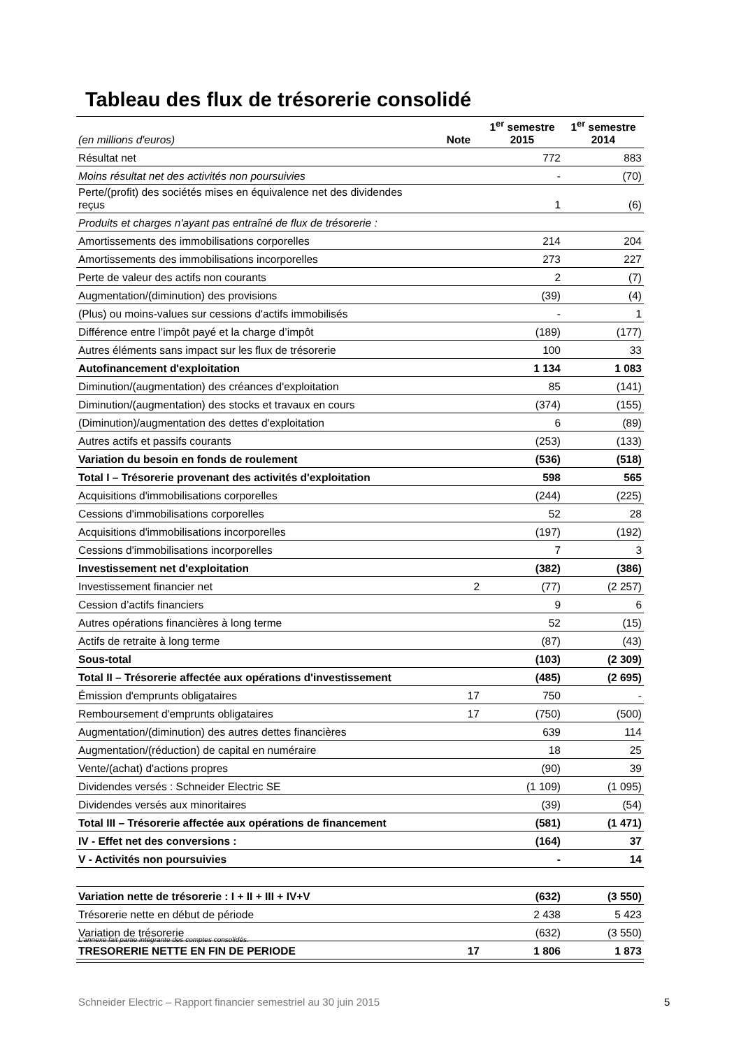Tableau des flux de trésorerie consolidé
| (en millions d'euros) | Note | 1<sup>er</sup> semestre 2015 | 1<sup>er</sup> semestre 2014 |
| --- | --- | --- | --- |
| Résultat net | | 772 | 883 |
| Moins résultat net des activités non poursuivies | | - | (70) |
| Perte/(profit) des sociétés mises en équivalence net des dividendes reçus | | 1 | (6) |
| Produits et charges n'ayant pas entraîné de flux de trésorerie : | | | |
| Amortissements des immobilisations corporelles | | 214 | 204 |
| Amortissements des immobilisations incorporelles | | 273 | 227 |
| Perte de valeur des actifs non courants | | 2 | (7) |
| Augmentation/(diminution) des provisions | | (39) | (4) |
| (Plus) ou moins-values sur cessions d'actifs immobilisés | | - | 1 |
| Différence entre l’impôt payé et la charge d’impôt | | (189) | (177) |
| Autres éléments sans impact sur les flux de trésorerie | | 100 | 33 |
| Autofinancement d'exploitation | | 1 134 | 1 083 |
| Diminution/(augmentation) des créances d'exploitation | | 85 | (141) |
| Diminution/(augmentation) des stocks et travaux en cours | | (374) | (155) |
| (Diminution)/augmentation des dettes d'exploitation | | 6 | (89) |
| Autres actifs et passifs courants | | (253) | (133) |
| Variation du besoin en fonds de roulement | | (536) | (518) |
| Total I – Trésorerie provenant des activités d'exploitation | | 598 | 565 |
| Acquisitions d'immobilisations corporelles | | (244) | (225) |
| Cessions d'immobilisations corporelles | | 52 | 28 |
| Acquisitions d'immobilisations incorporelles | | (197) | (192) |
| Cessions d'immobilisations incorporelles | | 7 | 3 |
| Investissement net d'exploitation | | (382) | (386) |
| Investissement financier net | 2 | (77) | (2 257) |
| Cession d’actifs financiers | | 9 | 6 |
| Autres opérations financières à long terme | | 52 | (15) |
| Actifs de retraite à long terme | | (87) | (43) |
| Sous-total | | (103) | (2 309) |
| Total II – Trésorerie affectée aux opérations d'investissement | | (485) | (2 695) |
| Émission d'emprunts obligataires | 17 | 750 | - |
| Remboursement d'emprunts obligataires | 17 | (750) | (500) |
| Augmentation/(diminution) des autres dettes financières | | 639 | 114 |
| Augmentation/(réduction) de capital en numéraire | | 18 | 25 |
| Vente/(achat) d'actions propres | | (90) | 39 |
| Dividendes versés : Schneider Electric SE | | (1 109) | (1 095) |
| Dividendes versés aux minoritaires | | (39) | (54) |
| Total III – Trésorerie affectée aux opérations de financement | | (581) | (1 471) |
| IV - Effet net des conversions : | | (164) | 37 |
| V - Activités non poursuivies | | - | 14 |
| Variation nette de trésorerie : I + II + III + IV+V | | (632) | (3 550) |
| Trésorerie nette en début de période | | 2 438 | 5 423 |
| Variation de trésorerie | | (632) | (3 550) |
| TRESORERIE NETTE EN FIN DE PERIODE | 17 | 1 806 | 1 873 |
L'annexe fait partie intégrante des comptes consolidés.
Schneider Electric – Rapport financier semestriel au 30 juin 2015
5